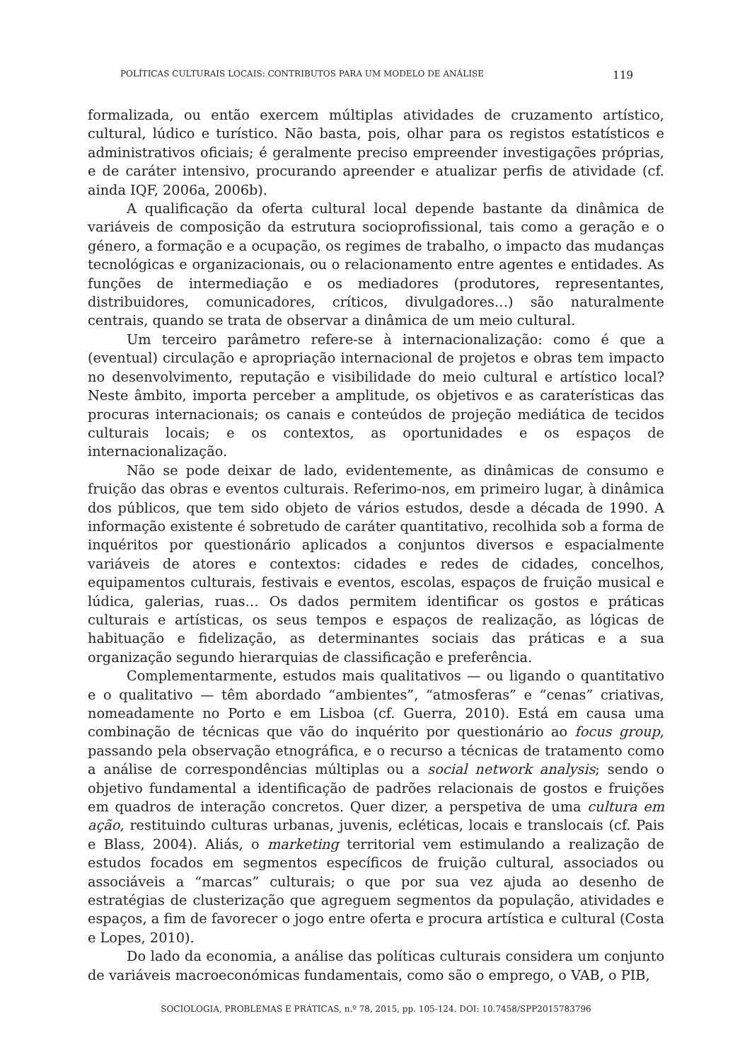POLÍTICAS CULTURAIS LOCAIS: CONTRIBUTOS PARA UM MODELO DE ANÁLISE 119
formalizada, ou então exercem múltiplas atividades de cruzamento artístico, cultural, lúdico e turístico. Não basta, pois, olhar para os registos estatísticos e administrativos oficiais; é geralmente preciso empreender investigações próprias, e de caráter intensivo, procurando apreender e atualizar perfis de atividade (cf. ainda IQF, 2006a, 2006b).
A qualificação da oferta cultural local depende bastante da dinâmica de variáveis de composição da estrutura socioprofissional, tais como a geração e o género, a formação e a ocupação, os regimes de trabalho, o impacto das mudanças tecnológicas e organizacionais, ou o relacionamento entre agentes e entidades. As funções de intermediação e os mediadores (produtores, representantes, distribuidores, comunicadores, críticos, divulgadores…) são naturalmente centrais, quando se trata de observar a dinâmica de um meio cultural.
Um terceiro parâmetro refere-se à internacionalização: como é que a (eventual) circulação e apropriação internacional de projetos e obras tem impacto no desenvolvimento, reputação e visibilidade do meio cultural e artístico local? Neste âmbito, importa perceber a amplitude, os objetivos e as caraterísticas das procuras internacionais; os canais e conteúdos de projeção mediática de tecidos culturais locais; e os contextos, as oportunidades e os espaços de internacionalização.
Não se pode deixar de lado, evidentemente, as dinâmicas de consumo e fruição das obras e eventos culturais. Referimo-nos, em primeiro lugar, à dinâmica dos públicos, que tem sido objeto de vários estudos, desde a década de 1990. A informação existente é sobretudo de caráter quantitativo, recolhida sob a forma de inquéritos por questionário aplicados a conjuntos diversos e espacialmente variáveis de atores e contextos: cidades e redes de cidades, concelhos, equipamentos culturais, festivais e eventos, escolas, espaços de fruição musical e lúdica, galerias, ruas… Os dados permitem identificar os gostos e práticas culturais e artísticas, os seus tempos e espaços de realização, as lógicas de habituação e fidelização, as determinantes sociais das práticas e a sua organização segundo hierarquias de classificação e preferência.
Complementarmente, estudos mais qualitativos — ou ligando o quantitativo e o qualitativo — têm abordado “ambientes”, “atmosferas” e “cenas” criativas, nomeadamente no Porto e em Lisboa (cf. Guerra, 2010). Está em causa uma combinação de técnicas que vão do inquérito por questionário ao focus group, passando pela observação etnográfica, e o recurso a técnicas de tratamento como a análise de correspondências múltiplas ou a social network analysis; sendo o objetivo fundamental a identificação de padrões relacionais de gostos e fruições em quadros de interação concretos. Quer dizer, a perspetiva de uma cultura em ação, restituindo culturas urbanas, juvenis, ecléticas, locais e translocais (cf. Pais e Blass, 2004). Aliás, o marketing territorial vem estimulando a realização de estudos focados em segmentos específicos de fruição cultural, associados ou associáveis a “marcas” culturais; o que por sua vez ajuda ao desenho de estratégias de clusterização que agreguem segmentos da população, atividades e espaços, a fim de favorecer o jogo entre oferta e procura artística e cultural (Costa e Lopes, 2010).
Do lado da economia, a análise das políticas culturais considera um conjunto de variáveis macroeconómicas fundamentais, como são o emprego, o VAB, o PIB,
SOCIOLOGIA, PROBLEMAS E PRÁTICAS, n.º 78, 2015, pp. 105-124. DOI: 10.7458/SPP2015783796